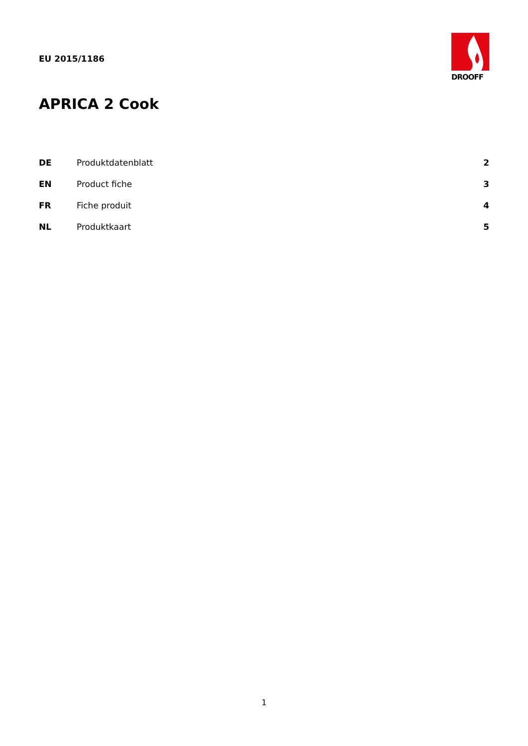EU 2015/1186
DROOFF
APRICA 2 Cook
| DE | Produktdatenblatt | 2 |
| EN | Product fiche | 3 |
| FR | Fiche produit | 4 |
| NL | Produktkaart | 5 |
1